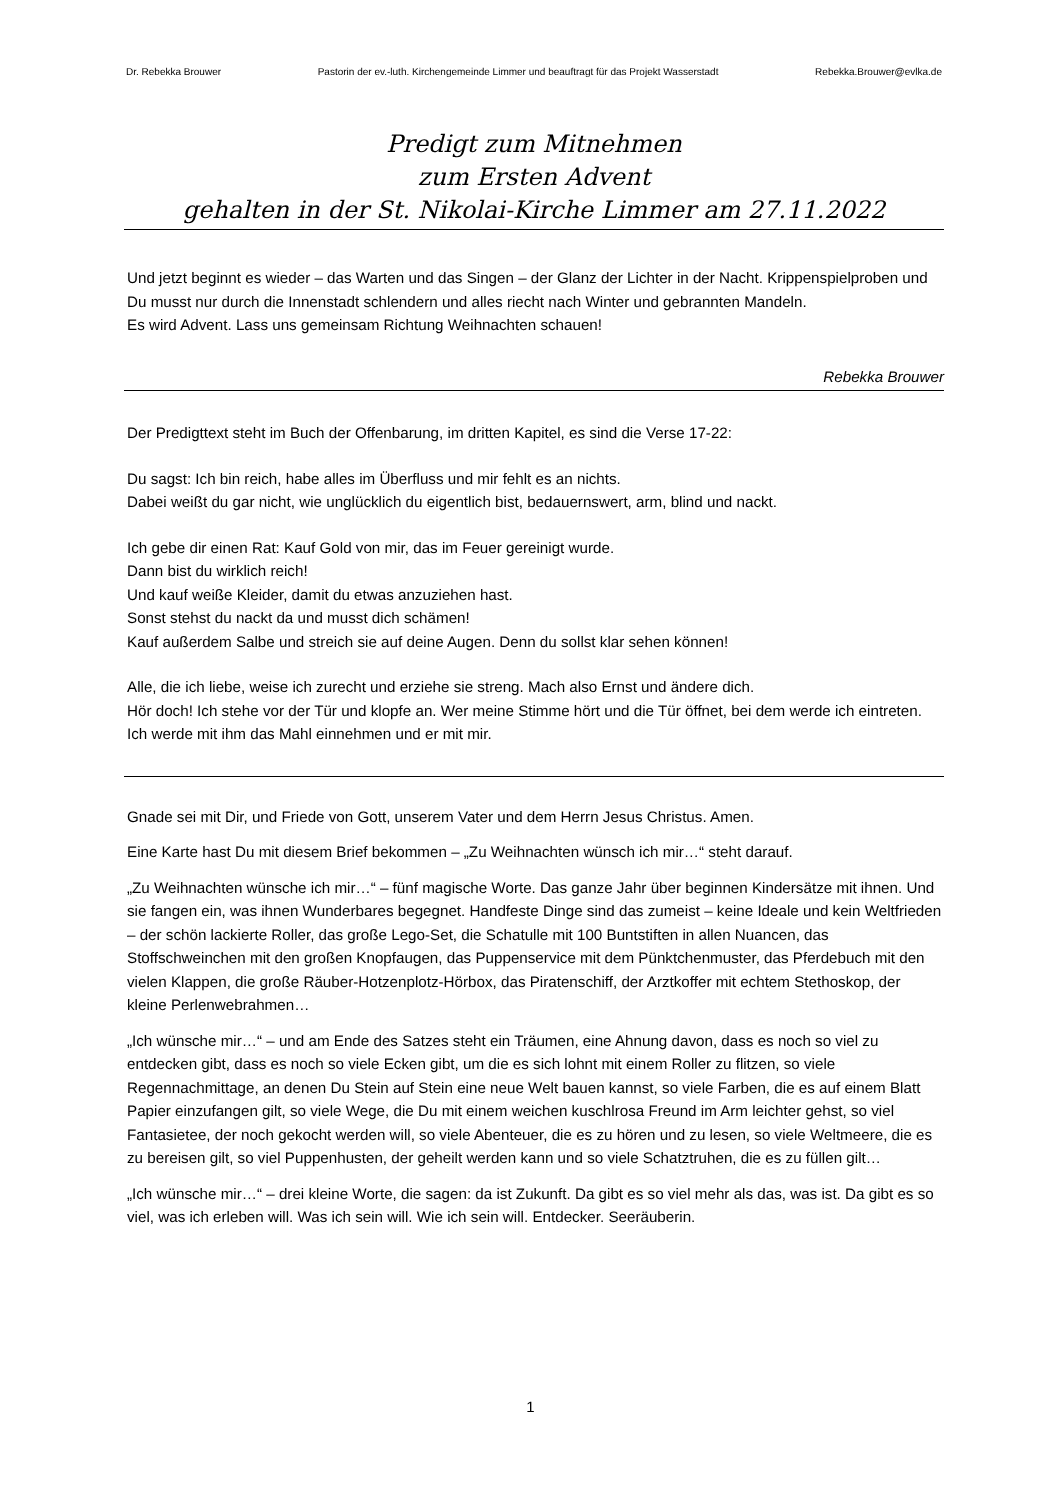Dr. Rebekka Brouwer Pastorin der ev.-luth. Kirchengemeinde Limmer und beauftragt für das Projekt Wasserstadt Rebekka.Brouwer@evlka.de
Predigt zum Mitnehmen
zum Ersten Advent
gehalten in der St. Nikolai-Kirche Limmer am 27.11.2022
Und jetzt beginnt es wieder – das Warten und das Singen – der Glanz der Lichter in der Nacht. Krippenspielproben und Du musst nur durch die Innenstadt schlendern und alles riecht nach Winter und gebrannten Mandeln.
Es wird Advent. Lass uns gemeinsam Richtung Weihnachten schauen!
Rebekka Brouwer
Der Predigttext steht im Buch der Offenbarung, im dritten Kapitel, es sind die Verse 17-22:
Du sagst: Ich bin reich, habe alles im Überfluss und mir fehlt es an nichts.
Dabei weißt du gar nicht, wie unglücklich du eigentlich bist, bedauernswert, arm, blind und nackt.
Ich gebe dir einen Rat: Kauf Gold von mir, das im Feuer gereinigt wurde.
Dann bist du wirklich reich!
Und kauf weiße Kleider, damit du etwas anzuziehen hast.
Sonst stehst du nackt da und musst dich schämen!
Kauf außerdem Salbe und streich sie auf deine Augen. Denn du sollst klar sehen können!
Alle, die ich liebe, weise ich zurecht und erziehe sie streng. Mach also Ernst und ändere dich.
Hör doch! Ich stehe vor der Tür und klopfe an. Wer meine Stimme hört und die Tür öffnet, bei dem werde ich eintreten. Ich werde mit ihm das Mahl einnehmen und er mit mir.
Gnade sei mit Dir, und Friede von Gott, unserem Vater und dem Herrn Jesus Christus. Amen.
Eine Karte hast Du mit diesem Brief bekommen – „Zu Weihnachten wünsch ich mir…“ steht darauf.
„Zu Weihnachten wünsche ich mir…“ – fünf magische Worte. Das ganze Jahr über beginnen Kindersätze mit ihnen. Und sie fangen ein, was ihnen Wunderbares begegnet. Handfeste Dinge sind das zumeist – keine Ideale und kein Weltfrieden – der schön lackierte Roller, das große Lego-Set, die Schatulle mit 100 Buntstiften in allen Nuancen, das Stoffschweinchen mit den großen Knopfaugen, das Puppenservice mit dem Pünktchenmuster, das Pferdebuch mit den vielen Klappen, die große Räuber-Hotzenplotz-Hörbox, das Piratenschiff, der Arztkoffer mit echtem Stethoskop, der kleine Perlenwebrahmen…
„Ich wünsche mir…“ – und am Ende des Satzes steht ein Träumen, eine Ahnung davon, dass es noch so viel zu entdecken gibt, dass es noch so viele Ecken gibt, um die es sich lohnt mit einem Roller zu flitzen, so viele Regennachmittage, an denen Du Stein auf Stein eine neue Welt bauen kannst, so viele Farben, die es auf einem Blatt Papier einzufangen gilt, so viele Wege, die Du mit einem weichen kuschlrosa Freund im Arm leichter gehst, so viel Fantasietee, der noch gekocht werden will, so viele Abenteuer, die es zu hören und zu lesen, so viele Weltmeere, die es zu bereisen gilt, so viel Puppenhusten, der geheilt werden kann und so viele Schatztruhen, die es zu füllen gilt…
„Ich wünsche mir…“ – drei kleine Worte, die sagen: da ist Zukunft. Da gibt es so viel mehr als das, was ist. Da gibt es so viel, was ich erleben will. Was ich sein will. Wie ich sein will. Entdecker. Seeräuberin.
1